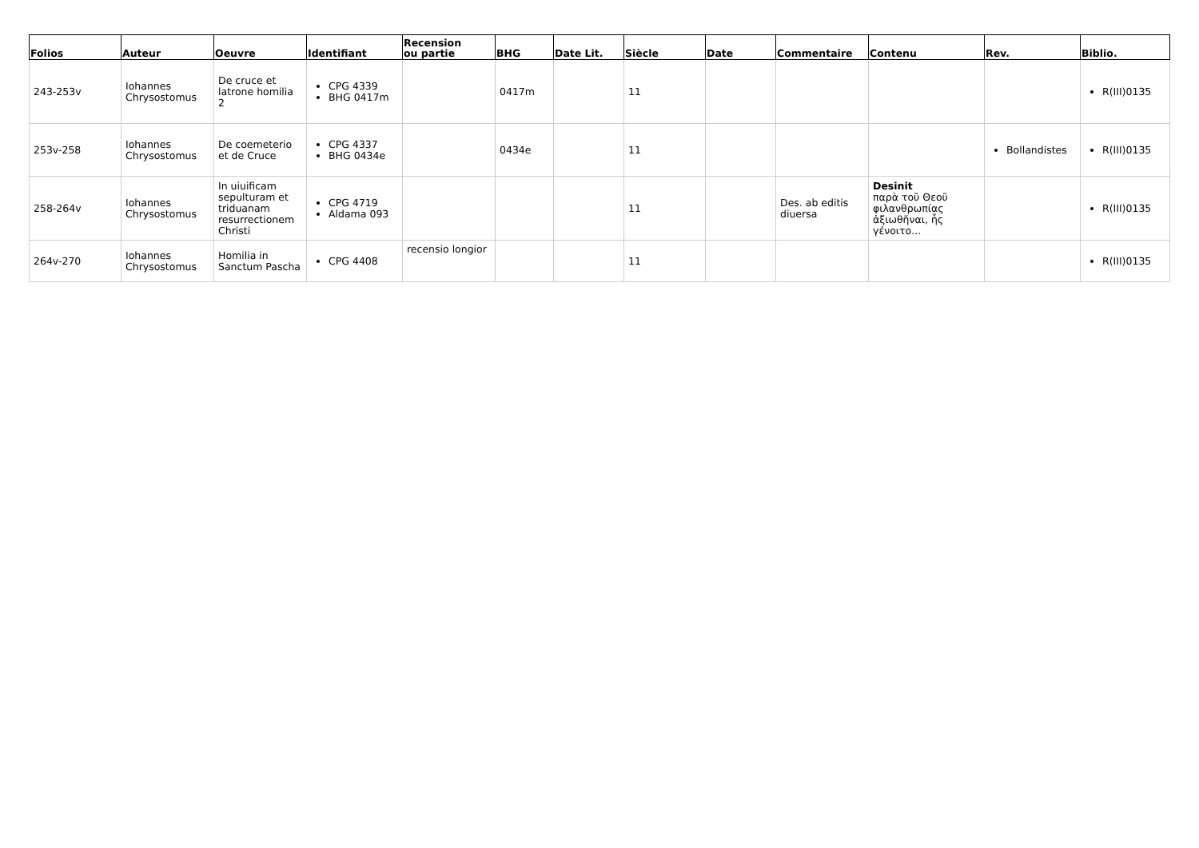| Folios | Auteur | Oeuvre | Identifiant | Recension ou partie | BHG | Date Lit. | Siècle | Date | Commentaire | Contenu | Rev. | Biblio. |
| --- | --- | --- | --- | --- | --- | --- | --- | --- | --- | --- | --- | --- |
| 243-253v | Iohannes Chrysostomus | De cruce et latrone homilia 2 | CPG 4339 BHG 0417m | | 0417m | | 11 | | | | | R(III)0135 |
| 253v-258 | Iohannes Chrysostomus | De coemeterio et de Cruce | CPG 4337 BHG 0434e | | 0434e | | 11 | | | | Bollandistes | R(III)0135 |
| 258-264v | Iohannes Chrysostomus | In uiuificam sepulturam et triduanam resurrectionem Christi | CPG 4719 Aldama 093 | | | | 11 | | Des. ab editis diuersa | Desinit παρὰ τοῦ Θεοῦ φιλανθρωπίας ἀξιωθῆναι, ἧς γένοιτο... | | R(III)0135 |
| 264v-270 | Iohannes Chrysostomus | Homilia in Sanctum Pascha | CPG 4408 | recensio longior | | | 11 | | | | | R(III)0135 |